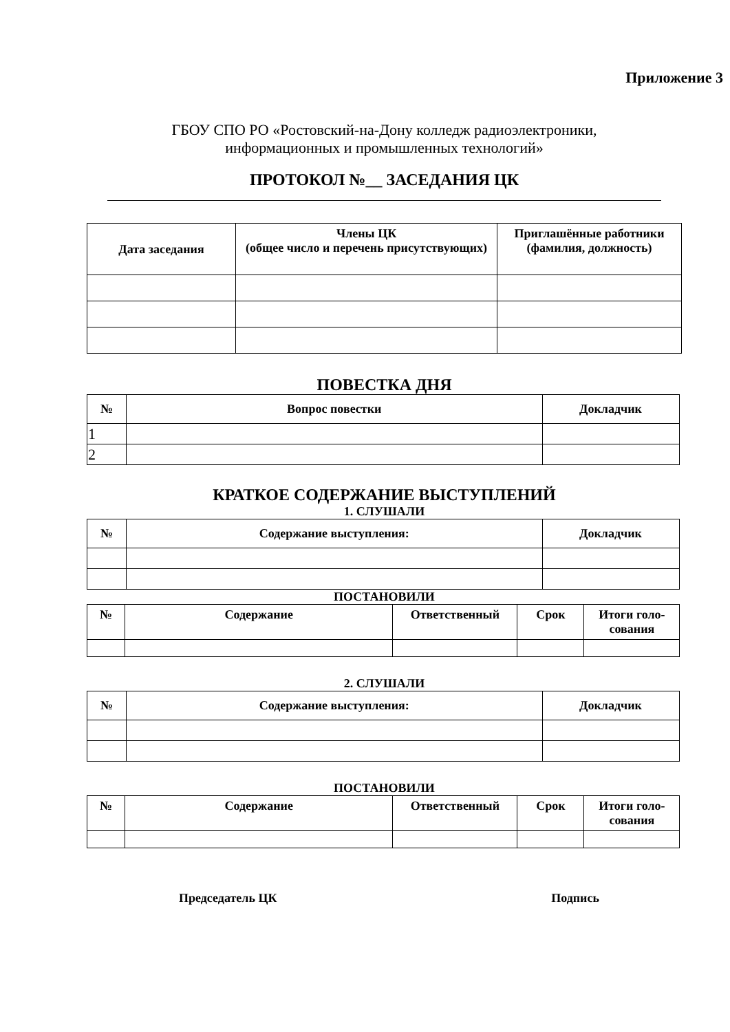Приложение 3
ГБОУ СПО РО «Ростовский-на-Дону колледж радиоэлектроники,
информационных и промышленных технологий»
ПРОТОКОЛ №__ ЗАСЕДАНИЯ ЦК
| Дата заседания | Члены ЦК (общее число и перечень присутствующих) | Приглашённые работники (фамилия, должность) |
| --- | --- | --- |
ПОВЕСТКА ДНЯ
| № | Вопрос повестки | Докладчик |
| --- | --- | --- |
| 1 | | |
| 2 | | |
КРАТКОЕ СОДЕРЖАНИЕ ВЫСТУПЛЕНИЙ
1. СЛУШАЛИ
| № | Содержание выступления: | Докладчик |
| --- | --- | --- |
ПОСТАНОВИЛИ
| № | Содержание | Ответственный | Срок | Итоги голо-сования |
| --- | --- | --- | --- | --- |
2. СЛУШАЛИ
| № | Содержание выступления: | Докладчик |
| --- | --- | --- |
ПОСТАНОВИЛИ
| № | Содержание | Ответственный | Срок | Итоги голо-сования |
| --- | --- | --- | --- | --- |
Председатель ЦК Подпись